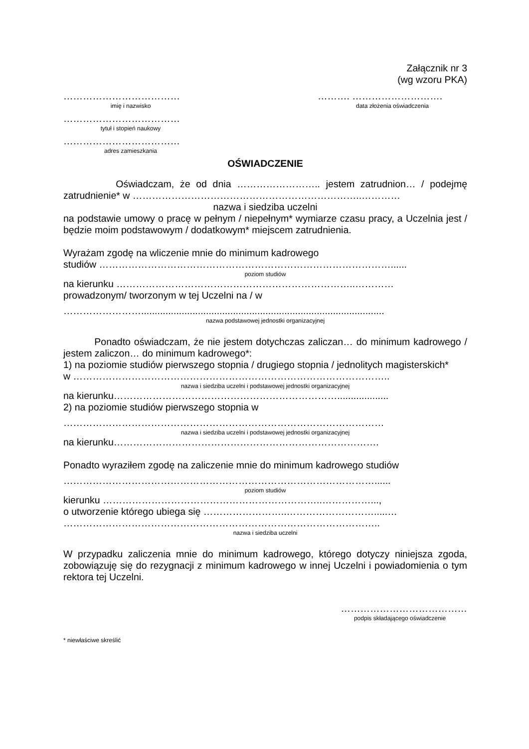Załącznik nr 3
(wg wzoru PKA)
………………………………
imię i nazwisko
………. ……………………….
data złożenia oświadczenia
………………………………
tytuł i stopień naukowy
………………………………
adres zamieszkania
OŚWIADCZENIE
Oświadczam, że od dnia …………………….. jestem zatrudnion… / podejmę zatrudnienie* w ……………………………………………………………..…………
nazwa i siedziba uczelni
na podstawie umowy o pracę w pełnym / niepełnym* wymiarze czasu pracy, a Uczelnia jest / będzie moim podstawowym / dodatkowym* miejscem zatrudnienia.
Wyrażam zgodę na wliczenie mnie do minimum kadrowego
studiów ………………………………………………………………………………......
poziom studiów
na kierunku ………………………………………………………………..…………
prowadzonym/ tworzonym w tej Uczelni na / w
……………………..........................................................................................
nazwa podstawowej jednostki organizacyjnej
Ponadto oświadczam, że nie jestem dotychczas zaliczan… do minimum kadrowego / jestem zaliczon… do minimum kadrowego*:
1) na poziomie studiów pierwszego stopnia / drugiego stopnia / jednolitych magisterskich*
w ……………………………………………………………………………………..
nazwa i siedziba uczelni i podstawowej jednostki organizacyjnej
na kierunku……………………………………………………………...................
2) na poziomie studiów pierwszego stopnia w
………………………………………………………………………………………
nazwa i siedziba uczelni i podstawowej jednostki organizacyjnej
na kierunku……………………………………………………………………….
Ponadto wyraziłem zgodę na zaliczenie mnie do minimum kadrowego studiów
……………………………………………………………………………………......
poziom studiów
kierunku …………………………………………………………..……………...,
o utworzenie którego ubiega się ……………………..……………………….....…
……………………………………………………………………………………..
nazwa i siedziba uczelni
W przypadku zaliczenia mnie do minimum kadrowego, którego dotyczy niniejsza zgoda, zobowiązuję się do rezygnacji z minimum kadrowego w innej Uczelni i powiadomienia o tym rektora tej Uczelni.
…………………………………
podpis składającego oświadczenie
* niewłaściwe skreślić